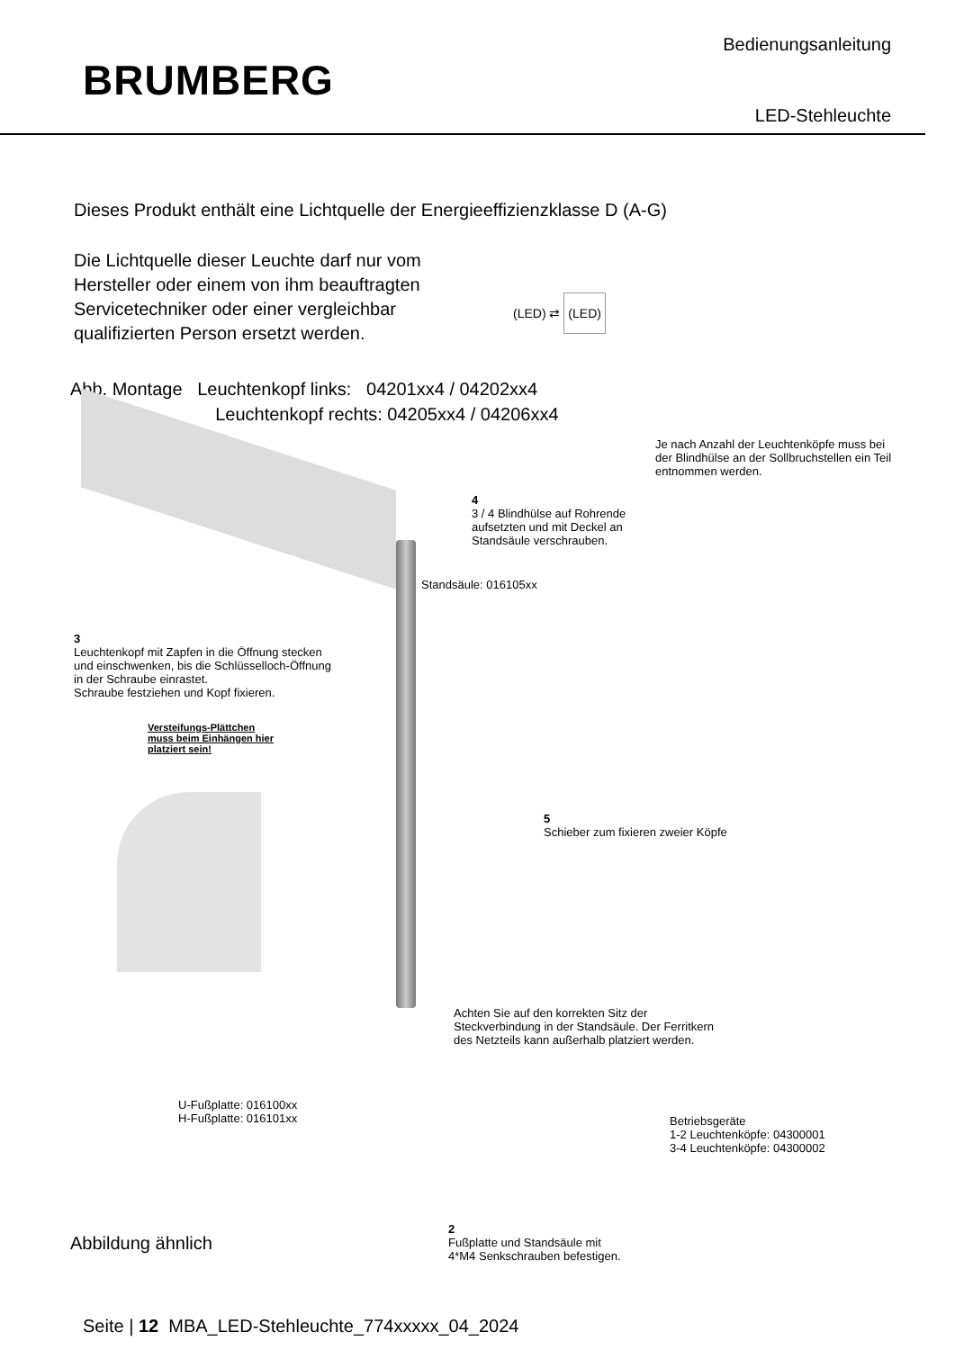BRUMBERG
Bedienungsanleitung
LED-Stehleuchte
Dieses Produkt enthält eine Lichtquelle der Energieeffizienzklasse D (A-G)
Die Lichtquelle dieser Leuchte darf nur vom
Hersteller oder einem von ihm beauftragten
Servicetechniker oder einer vergleichbar
qualifizierten Person ersetzt werden.
(LED) ⇄ (LED)
Abb. Montage Leuchtenkopf links: 04201xx4 / 04202xx4
Leuchtenkopf rechts: 04205xx4 / 04206xx4
Je nach Anzahl der Leuchtenköpfe muss bei
der Blindhülse an der Sollbruchstellen ein Teil
entnommen werden.
4
3 / 4 Blindhülse auf Rohrende
aufsetzten und mit Deckel an
Standsäule verschrauben.
Standsäule: 016105xx
3
Leuchtenkopf mit Zapfen in die Öffnung stecken
und einschwenken, bis die Schlüsselloch-Öffnung
in der Schraube einrastet.
Schraube festziehen und Kopf fixieren.
Versteifungs-Plättchen
muss beim Einhängen hier
platziert sein!
5
Schieber zum fixieren zweier Köpfe
Achten Sie auf den korrekten Sitz der
Steckverbindung in der Standsäule. Der Ferritkern
des Netzteils kann außerhalb platziert werden.
U-Fußplatte: 016100xx
H-Fußplatte: 016101xx
Betriebsgeräte
1-2 Leuchtenköpfe: 04300001
3-4 Leuchtenköpfe: 04300002
2
Fußplatte und Standsäule mit
4*M4 Senkschrauben befestigen.
Abbildung ähnlich
Seite | 12 MBA_LED-Stehleuchte_774xxxxx_04_2024